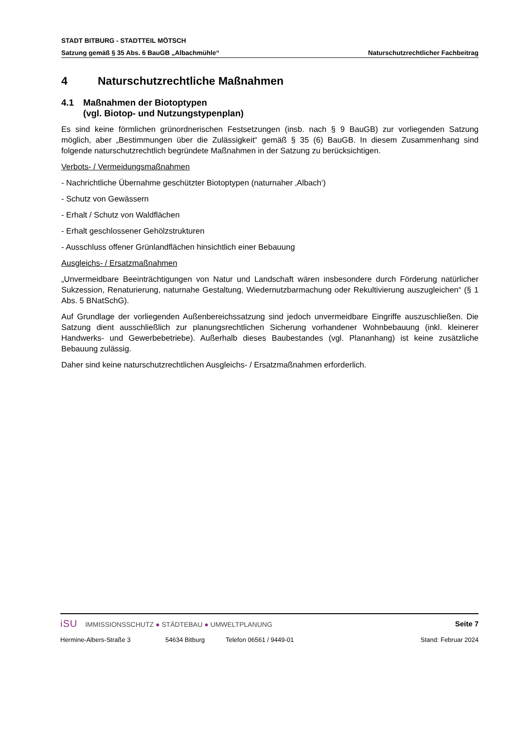STADT BITBURG - STADTTEIL MÖTSCH
Satzung gemäß § 35 Abs. 6 BauGB „Albachmühle“Naturschutzrechtlicher Fachbeitrag
4 Naturschutzrechtliche Maßnahmen
4.1 Maßnahmen der Biotoptypen
(vgl. Biotop- und Nutzungstypenplan)
Es sind keine förmlichen grünordnerischen Festsetzungen (insb. nach § 9 BauGB) zur vorliegenden Satzung möglich, aber „Bestimmungen über die Zulässigkeit“ gemäß § 35 (6) BauGB. In diesem Zusammenhang sind folgende naturschutzrechtlich begründete Maßnahmen in der Satzung zu berücksichtigen.
Verbots- / Vermeidungsmaßnahmen
- Nachrichtliche Übernahme geschützter Biotoptypen (naturnaher ‚Albach‘)
- Schutz von Gewässern
- Erhalt / Schutz von Waldflächen
- Erhalt geschlossener Gehölzstrukturen
- Ausschluss offener Grünlandflächen hinsichtlich einer Bebauung
Ausgleichs- / Ersatzmaßnahmen
„Unvermeidbare Beeinträchtigungen von Natur und Landschaft wären insbesondere durch Förderung natürlicher Sukzession, Renaturierung, naturnahe Gestaltung, Wiedernutzbarmachung oder Rekultivierung auszugleichen“ (§ 1 Abs. 5 BNatSchG).
Auf Grundlage der vorliegenden Außenbereichssatzung sind jedoch unvermeidbare Eingriffe auszuschließen. Die Satzung dient ausschließlich zur planungsrechtlichen Sicherung vorhandener Wohnbebauung (inkl. kleinerer Handwerks- und Gewerbebetriebe). Außerhalb dieses Baubestandes (vgl. Plananhang) ist keine zusätzliche Bebauung zulässig.
Daher sind keine naturschutzrechtlichen Ausgleichs- / Ersatzmaßnahmen erforderlich.
iSU IMMISSIONSSCHUTZ ● STÄDTEBAU ● UMWELTPLANUNG
Seite 7
Hermine-Albers-Straße 3 54634 Bitburg Telefon 06561 / 9449-01 Stand: Februar 2024